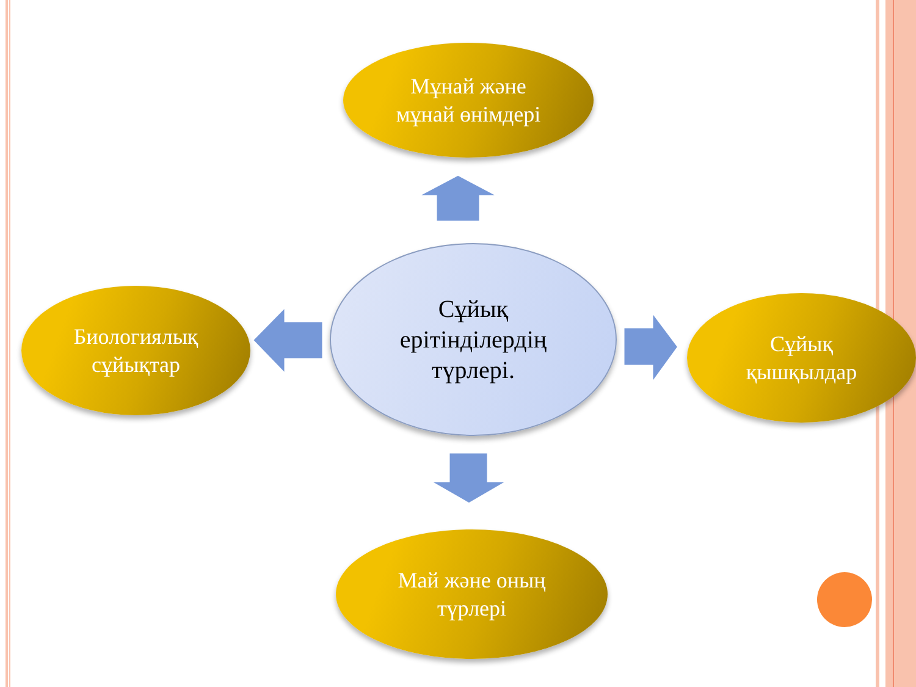Мұнай және
мұнай өнімдері
Сұйық
ерітінділердің
түрлері.
Биологиялық
сұйықтар
Сұйық
қышқылдар
Май және оның
түрлері